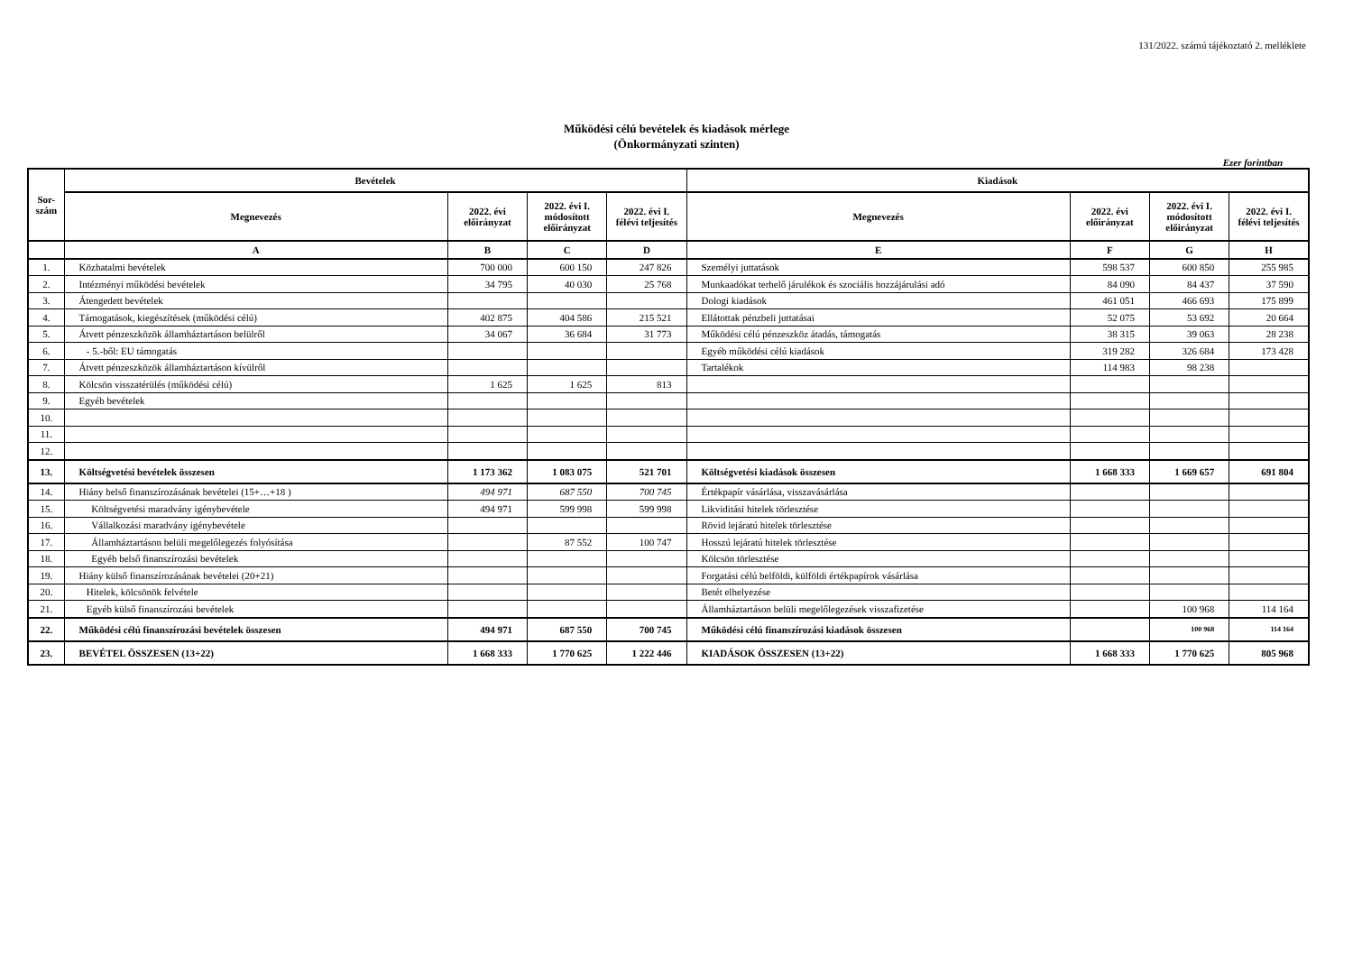131/2022. számú tájékoztató 2. melléklete
Működési célú bevételek és kiadások mérlege
(Önkormányzati szinten)
Ezer forintban
| Sor- szám | Bevételek | | | | Kiadások | | | |
| --- | --- | --- | --- | --- | --- | --- | --- | --- |
| | Megnevezés | 2022. évi előirányzat | 2022. évi I. módosított előirányzat | 2022. évi I. félévi teljesítés | Megnevezés | 2022. évi előirányzat | 2022. évi I. módosított előirányzat | 2022. évi I. félévi teljesítés |
| | A | B | C | D | E | F | G | H |
| 1. | Közhatalmi bevételek | 700 000 | 600 150 | 247 826 | Személyi juttatások | 598 537 | 600 850 | 255 985 |
| 2. | Intézményi működési bevételek | 34 795 | 40 030 | 25 768 | Munkaadókat terhelő járulékok és szociális hozzájárulási adó | 84 090 | 84 437 | 37 590 |
| 3. | Átengedett bevételek | | | | Dologi kiadások | 461 051 | 466 693 | 175 899 |
| 4. | Támogatások, kiegészítések (működési célú) | 402 875 | 404 586 | 215 521 | Ellátottak pénzbeli juttatásai | 52 075 | 53 692 | 20 664 |
| 5. | Átvett pénzeszközök államháztartáson belülről | 34 067 | 36 684 | 31 773 | Működési célú pénzeszköz átadás, támogatás | 38 315 | 39 063 | 28 238 |
| 6. | - 5.-ből: EU támogatás | | | | Egyéb működési célú kiadások | 319 282 | 326 684 | 173 428 |
| 7. | Átvett pénzeszközök államháztartáson kívülről | | | | Tartalékok | 114 983 | 98 238 | |
| 8. | Kölcsön visszatérülés (működési célú) | 1 625 | 1 625 | 813 | | | | |
| 9. | Egyéb bevételek | | | | | | | |
| 10. | | | | | | | | |
| 11. | | | | | | | | |
| 12. | | | | | | | | |
| 13. | Költségvetési bevételek összesen | 1 173 362 | 1 083 075 | 521 701 | Költségvetési kiadások összesen | 1 668 333 | 1 669 657 | 691 804 |
| 14. | Hiány belső finanszírozásának bevételei (15+…+18 ) | 494 971 | 687 550 | 700 745 | Értékpapír vásárlása, visszavásárlása | | | |
| 15. | Költségvetési maradvány igénybevétele | 494 971 | 599 998 | 599 998 | Likviditási hitelek törlesztése | | | |
| 16. | Vállalkozási maradvány igénybevétele | | | | Rövid lejáratú hitelek törlesztése | | | |
| 17. | Államháztartáson belüli megelőlegezés folyósítása | | 87 552 | 100 747 | Hosszú lejáratú hitelek törlesztése | | | |
| 18. | Egyéb belső finanszírozási bevételek | | | | Kölcsön törlesztése | | | |
| 19. | Hiány külső finanszírozásának bevételei (20+21) | | | | Forgatási célú belföldi, külföldi értékpapírok vásárlása | | | |
| 20. | Hitelek, kölcsönök felvétele | | | | Betét elhelyezése | | | |
| 21. | Egyéb külső finanszírozási bevételek | | | | Államháztartáson belüli megelőlegezések visszafizetése | | 100 968 | 114 164 |
| 22. | Működési célú finanszírozási bevételek összesen | 494 971 | 687 550 | 700 745 | Működési célú finanszírozási kiadások összesen | | 100 968 | 114 164 |
| 23. | BEVÉTEL ÖSSZESEN (13+22) | 1 668 333 | 1 770 625 | 1 222 446 | KIADÁSOK ÖSSZESEN (13+22) | 1 668 333 | 1 770 625 | 805 968 |